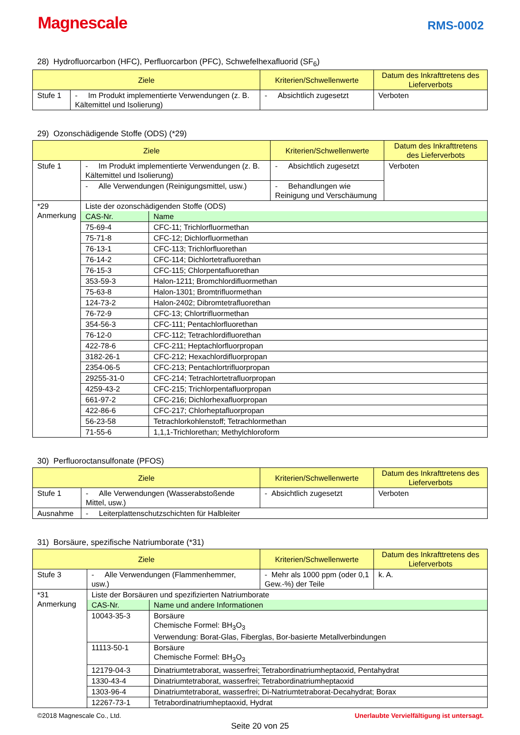Magnescale
RMS-0002
28) Hydrofluorcarbon (HFC), Perfluorcarbon (PFC), Schwefelhexafluorid (SF<sub>6</sub>)
| Ziele | | Kriterien/Schwellenwerte | Datum des Inkrafttretens des Lieferverbots |
| --- | --- | --- | --- |
| Stufe 1 | - Im Produkt implementierte Verwendungen (z. B. Kältemittel und Isolierung) | - Absichtlich zugesetzt | Verboten |
29) Ozonschädigende Stoffe (ODS) (*29)
| Ziele | | Kriterien/Schwellenwerte | Datum des Inkrafttretens des Lieferverbots |
| --- | --- | --- | --- |
| Stufe 1 | - Im Produkt implementierte Verwendungen (z. B. Kältemittel und Isolierung) | - Absichtlich zugesetzt | Verboten |
| | - Alle Verwendungen (Reinigungsmittel, usw.) | - Behandlungen wie Reinigung und Verschäumung | |
| *29 Anmerkung | Liste der ozonschädigenden Stoffe (ODS) / CAS-Nr. / Name / / 75-69-4 / CFC-11; Trichlorfluormethan / / 75-71-8 / CFC-12; Dichlorfluormethan / / 76-13-1 / CFC-113; Trichlorfluorethan / / 76-14-2 / CFC-114; Dichlortetrafluorethan / / 76-15-3 / CFC-115; Chlorpentafluorethan / / 353-59-3 / Halon-1211; Bromchlordifluormethan / / 75-63-8 / Halon-1301; Bromtrifluormethan / / 124-73-2 / Halon-2402; Dibromtetrafluorethan / / 76-72-9 / CFC-13; Chlortrifluormethan / / 354-56-3 / CFC-111; Pentachlorfluorethan / / 76-12-0 / CFC-112; Tetrachlordifluorethan / / 422-78-6 / CFC-211; Heptachlorfluorpropan / / 3182-26-1 / CFC-212; Hexachlordifluorpropan / / 2354-06-5 / CFC-213; Pentachlortrifluorpropan / / 29255-31-0 / CFC-214; Tetrachlortetrafluorpropan / / 4259-43-2 / CFC-215; Trichlorpentafluorpropan / / 661-97-2 / CFC-216; Dichlorhexafluorpropan / / 422-86-6 / CFC-217; Chlorheptafluorpropan / / 56-23-58 / Tetrachlorkohlenstoff; Tetrachlormethan / / 71-55-6 / 1,1,1-Trichlorethan; Methylchloroform / | | |
30) Perfluoroctansulfonate (PFOS)
| Ziele | | Kriterien/Schwellenwerte | Datum des Inkrafttretens des Lieferverbots |
| --- | --- | --- | --- |
| Stufe 1 | - Alle Verwendungen (Wasserabstoßende Mittel, usw.) | - Absichtlich zugesetzt | Verboten |
| Ausnahme | - Leiterplattenschutzschichten für Halbleiter | | |
31) Borsäure, spezifische Natriumborate (*31)
| Ziele | | Kriterien/Schwellenwerte | Datum des Inkrafttretens des Lieferverbots |
| --- | --- | --- | --- |
| Stufe 3 | - Alle Verwendungen (Flammenhemmer, usw.) | - Mehr als 1000 ppm (oder 0,1 Gew.-%) der Teile | k. A. |
| *31 Anmerkung | Liste der Borsäuren und spezifizierten Natriumborate / CAS-Nr. / Name und andere Informationen / / 10043-35-3 / Borsäure Chemische Formel: BH<sub>3</sub>O<sub>3</sub> Verwendung: Borat-Glas, Fiberglas, Bor-basierte Metallverbindungen / / 11113-50-1 / Borsäure Chemische Formel: BH<sub>3</sub>O<sub>3</sub> / / 12179-04-3 / Dinatriumtetraborat, wasserfrei; Tetrabordinatriumheptaoxid, Pentahydrat / / 1330-43-4 / Dinatriumtetraborat, wasserfrei; Tetrabordinatriumheptaoxid / / 1303-96-4 / Dinatriumtetraborat, wasserfrei; Di-Natriumtetraborat-Decahydrat; Borax / / 12267-73-1 / Tetrabordinatriumheptaoxid, Hydrat / | | |
©2018 Magnescale Co., Ltd. Unerlaubte Vervielfältigung ist untersagt.
Seite 20 von 25